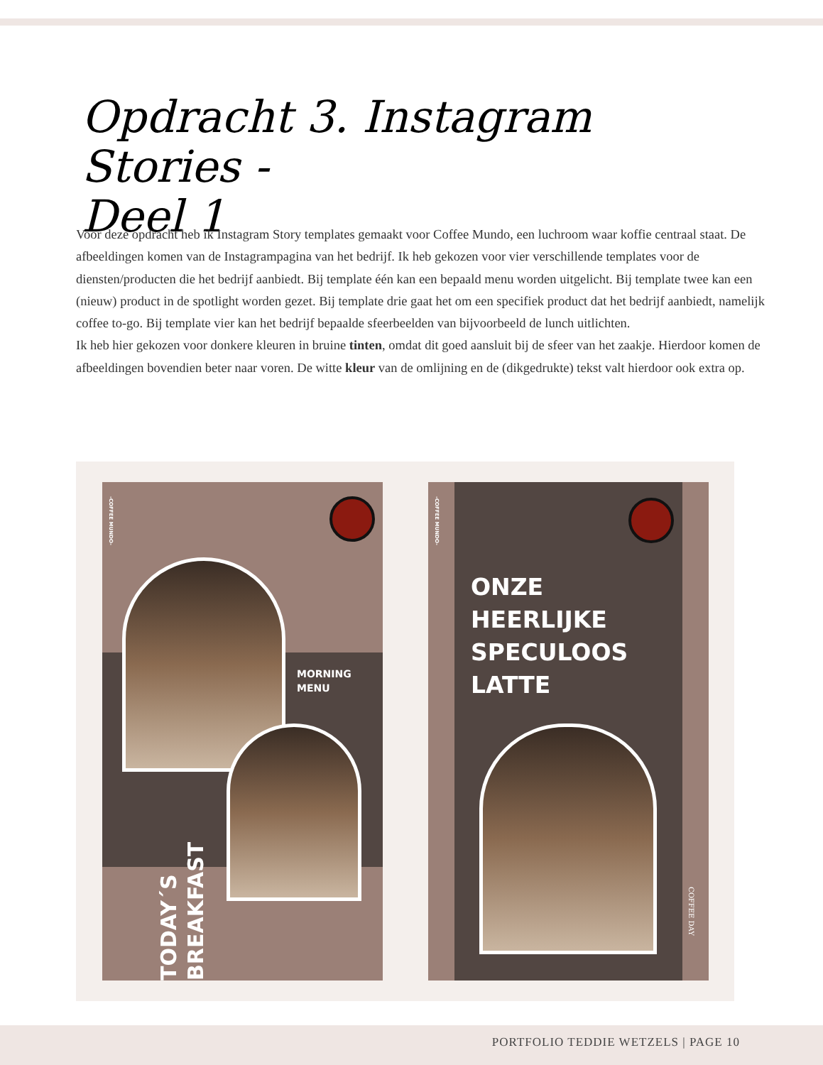Opdracht 3. Instagram Stories -
Deel 1
Voor deze opdracht heb ik Instagram Story templates gemaakt voor Coffee Mundo, een luchroom waar koffie centraal staat. De afbeeldingen komen van de Instagrampagina van het bedrijf. Ik heb gekozen voor vier verschillende templates voor de diensten/producten die het bedrijf aanbiedt. Bij template één kan een bepaald menu worden uitgelicht. Bij template twee kan een (nieuw) product in de spotlight worden gezet. Bij template drie gaat het om een specifiek product dat het bedrijf aanbiedt, namelijk coffee to-go. Bij template vier kan het bedrijf bepaalde sfeerbeelden van bijvoorbeeld de lunch uitlichten.
Ik heb hier gekozen voor donkere kleuren in bruine tinten, omdat dit goed aansluit bij de sfeer van het zaakje. Hierdoor komen de afbeeldingen bovendien beter naar voren. De witte kleur van de omlijning en de (dikgedrukte) tekst valt hierdoor ook extra op.
-COFFEE MUNDO-
MORNING
MENU
TODAY´S BREAKFAST
-COFFEE MUNDO-
ONZE
HEERLIJKE
SPECULOOS
LATTE
COFFEE DAY
PORTFOLIO TEDDIE WETZELS | PAGE 10